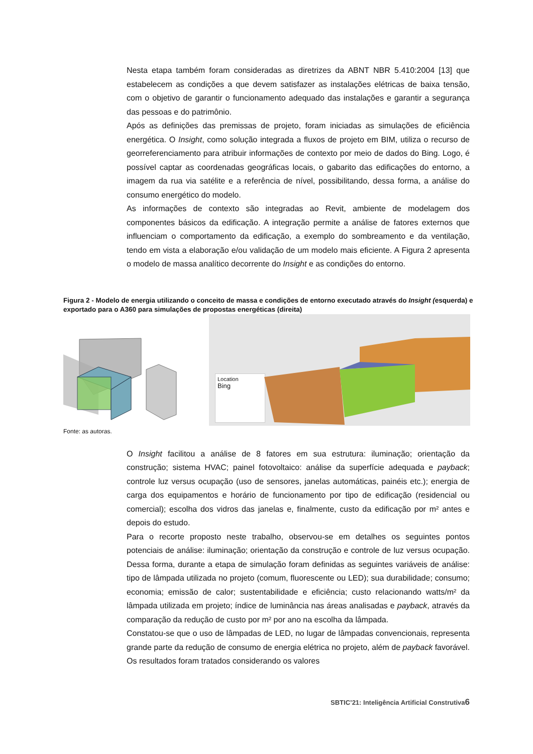Nesta etapa também foram consideradas as diretrizes da ABNT NBR 5.410:2004 [13] que estabelecem as condições a que devem satisfazer as instalações elétricas de baixa tensão, com o objetivo de garantir o funcionamento adequado das instalações e garantir a segurança das pessoas e do patrimônio.
Após as definições das premissas de projeto, foram iniciadas as simulações de eficiência energética. O Insight, como solução integrada a fluxos de projeto em BIM, utiliza o recurso de georreferenciamento para atribuir informações de contexto por meio de dados do Bing. Logo, é possível captar as coordenadas geográficas locais, o gabarito das edificações do entorno, a imagem da rua via satélite e a referência de nível, possibilitando, dessa forma, a análise do consumo energético do modelo.
As informações de contexto são integradas ao Revit, ambiente de modelagem dos componentes básicos da edificação. A integração permite a análise de fatores externos que influenciam o comportamento da edificação, a exemplo do sombreamento e da ventilação, tendo em vista a elaboração e/ou validação de um modelo mais eficiente. A Figura 2 apresenta o modelo de massa analítico decorrente do Insight e as condições do entorno.
Figura 2 - Modelo de energia utilizando o conceito de massa e condições de entorno executado através do Insight (esquerda) e exportado para o A360 para simulações de propostas energéticas (direita)
Location
Bing
Fonte: as autoras.
O Insight facilitou a análise de 8 fatores em sua estrutura: iluminação; orientação da construção; sistema HVAC; painel fotovoltaico: análise da superfície adequada e payback; controle luz versus ocupação (uso de sensores, janelas automáticas, painéis etc.); energia de carga dos equipamentos e horário de funcionamento por tipo de edificação (residencial ou comercial); escolha dos vidros das janelas e, finalmente, custo da edificação por m² antes e depois do estudo.
Para o recorte proposto neste trabalho, observou-se em detalhes os seguintes pontos potenciais de análise: iluminação; orientação da construção e controle de luz versus ocupação. Dessa forma, durante a etapa de simulação foram definidas as seguintes variáveis de análise: tipo de lâmpada utilizada no projeto (comum, fluorescente ou LED); sua durabilidade; consumo; economia; emissão de calor; sustentabilidade e eficiência; custo relacionando watts/m² da lâmpada utilizada em projeto; índice de luminância nas áreas analisadas e payback, através da comparação da redução de custo por m² por ano na escolha da lâmpada.
Constatou-se que o uso de lâmpadas de LED, no lugar de lâmpadas convencionais, representa grande parte da redução de consumo de energia elétrica no projeto, além de payback favorável. Os resultados foram tratados considerando os valores
SBTIC’21: Inteligência Artificial Construtiva6